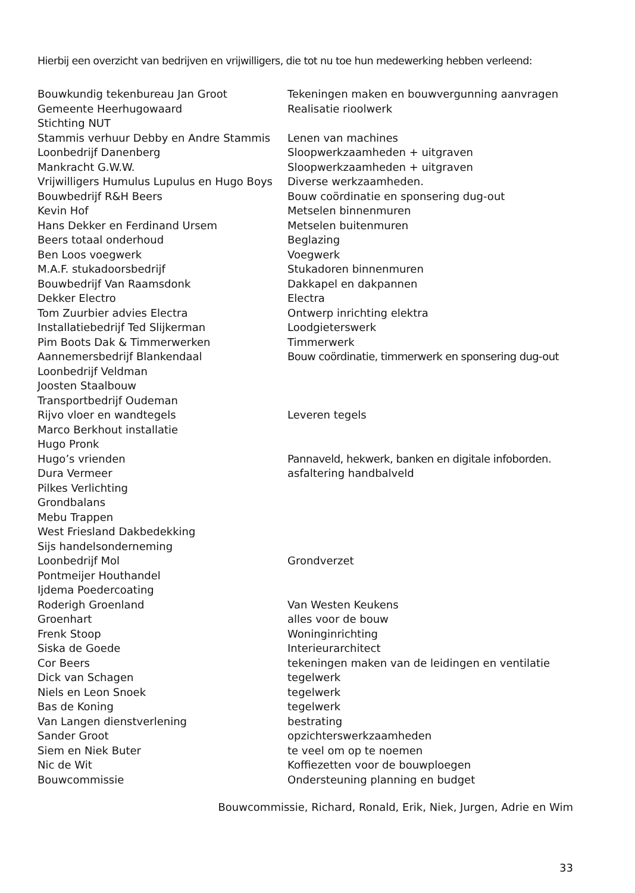Hierbij een overzicht van bedrijven en vrijwilligers, die tot nu toe hun medewerking hebben verleend:
| Bouwkundig tekenbureau Jan Groot | Tekeningen maken en bouwvergunning aanvragen |
| Gemeente Heerhugowaard | Realisatie rioolwerk |
| Stichting NUT | |
| Stammis verhuur Debby en Andre Stammis | Lenen van machines |
| Loonbedrijf Danenberg | Sloopwerkzaamheden + uitgraven |
| Mankracht G.W.W. | Sloopwerkzaamheden + uitgraven |
| Vrijwilligers Humulus Lupulus en Hugo Boys | Diverse werkzaamheden. |
| Bouwbedrijf R&H Beers | Bouw coördinatie en sponsering dug-out |
| Kevin Hof | Metselen binnenmuren |
| Hans Dekker en Ferdinand Ursem | Metselen buitenmuren |
| Beers totaal onderhoud | Beglazing |
| Ben Loos voegwerk | Voegwerk |
| M.A.F. stukadoorsbedrijf | Stukadoren binnenmuren |
| Bouwbedrijf Van Raamsdonk | Dakkapel en dakpannen |
| Dekker Electro | Electra |
| Tom Zuurbier advies Electra | Ontwerp inrichting elektra |
| Installatiebedrijf Ted Slijkerman | Loodgieterswerk |
| Pim Boots Dak & Timmerwerken | Timmerwerk |
| Aannemersbedrijf Blankendaal | Bouw coördinatie, timmerwerk en sponsering dug-out |
| Loonbedrijf Veldman | |
| Joosten Staalbouw | |
| Transportbedrijf Oudeman | |
| Rijvo vloer en wandtegels | Leveren tegels |
| Marco Berkhout installatie | |
| Hugo Pronk | |
| Hugo’s vrienden | Pannaveld, hekwerk, banken en digitale infoborden. |
| Dura Vermeer | asfaltering handbalveld |
| Pilkes Verlichting | |
| Grondbalans | |
| Mebu Trappen | |
| West Friesland Dakbedekking | |
| Sijs handelsonderneming | |
| Loonbedrijf Mol | Grondverzet |
| Pontmeijer Houthandel | |
| Ijdema Poedercoating | |
| Roderigh Groenland | Van Westen Keukens |
| Groenhart | alles voor de bouw |
| Frenk Stoop | Woninginrichting |
| Siska de Goede | Interieurarchitect |
| Cor Beers | tekeningen maken van de leidingen en ventilatie |
| Dick van Schagen | tegelwerk |
| Niels en Leon Snoek | tegelwerk |
| Bas de Koning | tegelwerk |
| Van Langen dienstverlening | bestrating |
| Sander Groot | opzichterswerkzaamheden |
| Siem en Niek Buter | te veel om op te noemen |
| Nic de Wit | Koffiezetten voor de bouwploegen |
| Bouwcommissie | Ondersteuning planning en budget |
Bouwcommissie, Richard, Ronald, Erik, Niek, Jurgen, Adrie en Wim
33